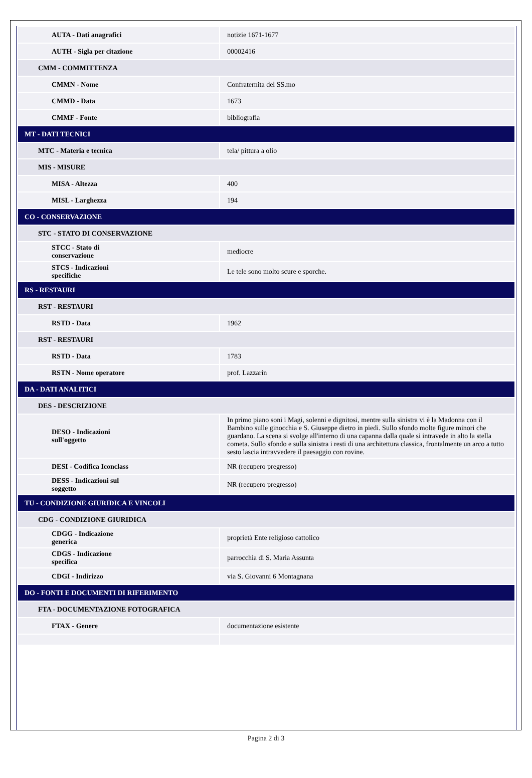| AUTA - Dati anagrafici | notizie 1671-1677 |
| AUTH - Sigla per citazione | 00002416 |
| CMM - COMMITTENZA | |
| CMMN - Nome | Confraternita del SS.mo |
| CMMD - Data | 1673 |
| CMMF - Fonte | bibliografia |
| MT - DATI TECNICI | |
| MTC - Materia e tecnica | tela/ pittura a olio |
| MIS - MISURE | |
| MISA - Altezza | 400 |
| MISL - Larghezza | 194 |
| CO - CONSERVAZIONE | |
| STC - STATO DI CONSERVAZIONE | |
| STCC - Stato di conservazione | mediocre |
| STCS - Indicazioni specifiche | Le tele sono molto scure e sporche. |
| RS - RESTAURI | |
| RST - RESTAURI | |
| RSTD - Data | 1962 |
| RST - RESTAURI | |
| RSTD - Data | 1783 |
| RSTN - Nome operatore | prof. Lazzarin |
| DA - DATI ANALITICI | |
| DES - DESCRIZIONE | |
| DESO - Indicazioni sull'oggetto | In primo piano soni i Magi, solenni e dignitosi, mentre sulla sinistra vi è la Madonna con il Bambino sulle ginocchia e S. Giuseppe dietro in piedi. Sullo sfondo molte figure minori che guardano. La scena si svolge all'interno di una capanna dalla quale si intravede in alto la stella cometa. Sullo sfondo e sulla sinistra i resti di una architettura classica, frontalmente un arco a tutto sesto lascia intravvedere il paesaggio con rovine. |
| DESI - Codifica Iconclass | NR (recupero pregresso) |
| DESS - Indicazioni sul soggetto | NR (recupero pregresso) |
| TU - CONDIZIONE GIURIDICA E VINCOLI | |
| CDG - CONDIZIONE GIURIDICA | |
| CDGG - Indicazione generica | proprietà Ente religioso cattolico |
| CDGS - Indicazione specifica | parrocchia di S. Maria Assunta |
| CDGI - Indirizzo | via S. Giovanni 6 Montagnana |
| DO - FONTI E DOCUMENTI DI RIFERIMENTO | |
| FTA - DOCUMENTAZIONE FOTOGRAFICA | |
| FTAX - Genere | documentazione esistente |
Pagina 2 di 3